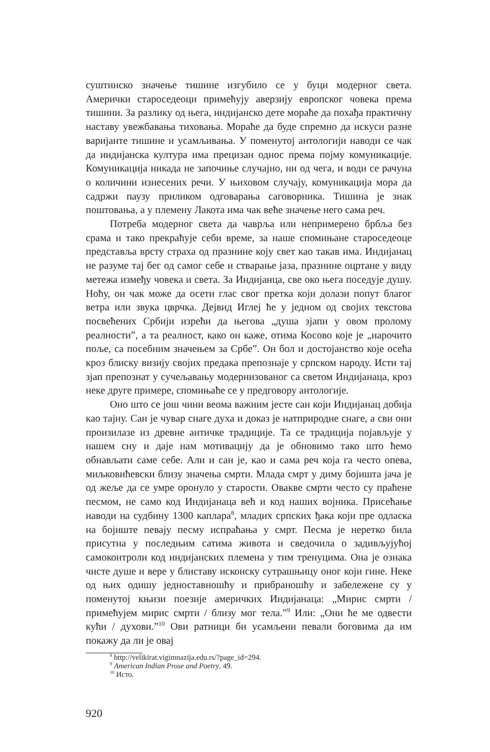суштинско значење тишине изгубило се у буци модерног света. Амерички староседеоци примећују аверзију европског човека према тишини. За разлику од њега, индијанско дете мораће да похађа практичну наставу увежбавања тиховања. Мораће да буде спремно да искуси разне варијанте тишине и усамљивања. У поменутој антологији наводи се чак да индијанска култура има прецизан однос према појму комуникације. Комуникација никада не започиње случајно, ни од чега, и води се рачуна о количини изнесених речи. У њиховом случају, комуникација мора да садржи паузу приликом одговарања саговорника. Тишина је знак поштовања, а у племену Лакота има чак веће значење него сама реч.
Потреба модерног света да чаврља или непримерено брбља без срама и тако прекраћује себи време, за наше спомињане староседеоце представља врсту страха од празнине коју свет као такав има. Индијанац не разуме тај бег од самог себе и стварање јаза, празнине оцртане у виду метежа између човека и света. За Индијанца, све око њега поседује душу. Ноћу, он чак може да осети глас свог претка који долази попут благог ветра или звука цврчка. Дејвид Иглеј ће у једном од својих текстова посвећених Србији изрећи да његова „душа зјапи у овом пролому реалности”, а та реалност, како он каже, отима Косово које је „нарочито поље, са посебним значењем за Србе”. Он бол и достојанство које осећа кроз блиску визију својих предака препознаје у српском народу. Исти тај зјап препознат у сучељавању модернизованог са светом Индијанаца, кроз неке друге примере, спомињаће се у предговору антологије.
Оно што се још чини веома важним јесте сан који Индијанац добија као тајну. Сан је чувар снаге духа и доказ је натприродне снаге, а сви они произилазе из древне античке традиције. Та се традиција појављује у нашем сну и даје нам мотивацију да је обновимо тако што ћемо обнављати саме себе. Али и сан је, као и сама реч која га често опева, миљковићевски близу значења смрти. Млада смрт у диму бојишта јача је од жеље да се умре оронуло у старости. Овакве смрти често су праћене песмом, не само код Индијанаца већ и код наших војника. Присећање наводи на судбину 1300 каплара<sup>8</sup>, младих српских ђака који пре одласка на бојиште певају песму испраћања у смрт. Песма је неретко била присутна у последњим сатима живота и сведочила о задивљујућој самоконтроли код индијанских племена у тим тренуцима. Она је ознака чисте душе и вере у блиставу исконску сутрашњицу оног који гине. Неке од њих одишу једноставношћу и прибраношћу и забележене су у поменутој књизи поезије америчких Индијанаца: „Мирис смрти / примећујем мирис смрти / близу мог тела.”<sup>9</sup> Или: „Они ће ме одвести кући / духови.”<sup>10</sup> Ови ратници би усамљени певали боговима да им покажу да ли је овај
<sup>8</sup> http://velikirat.vigimnazija.edu.rs/?page_id=294.
<sup>9</sup> American Indian Prose and Poetry, 49.
<sup>10</sup> Исто.
920